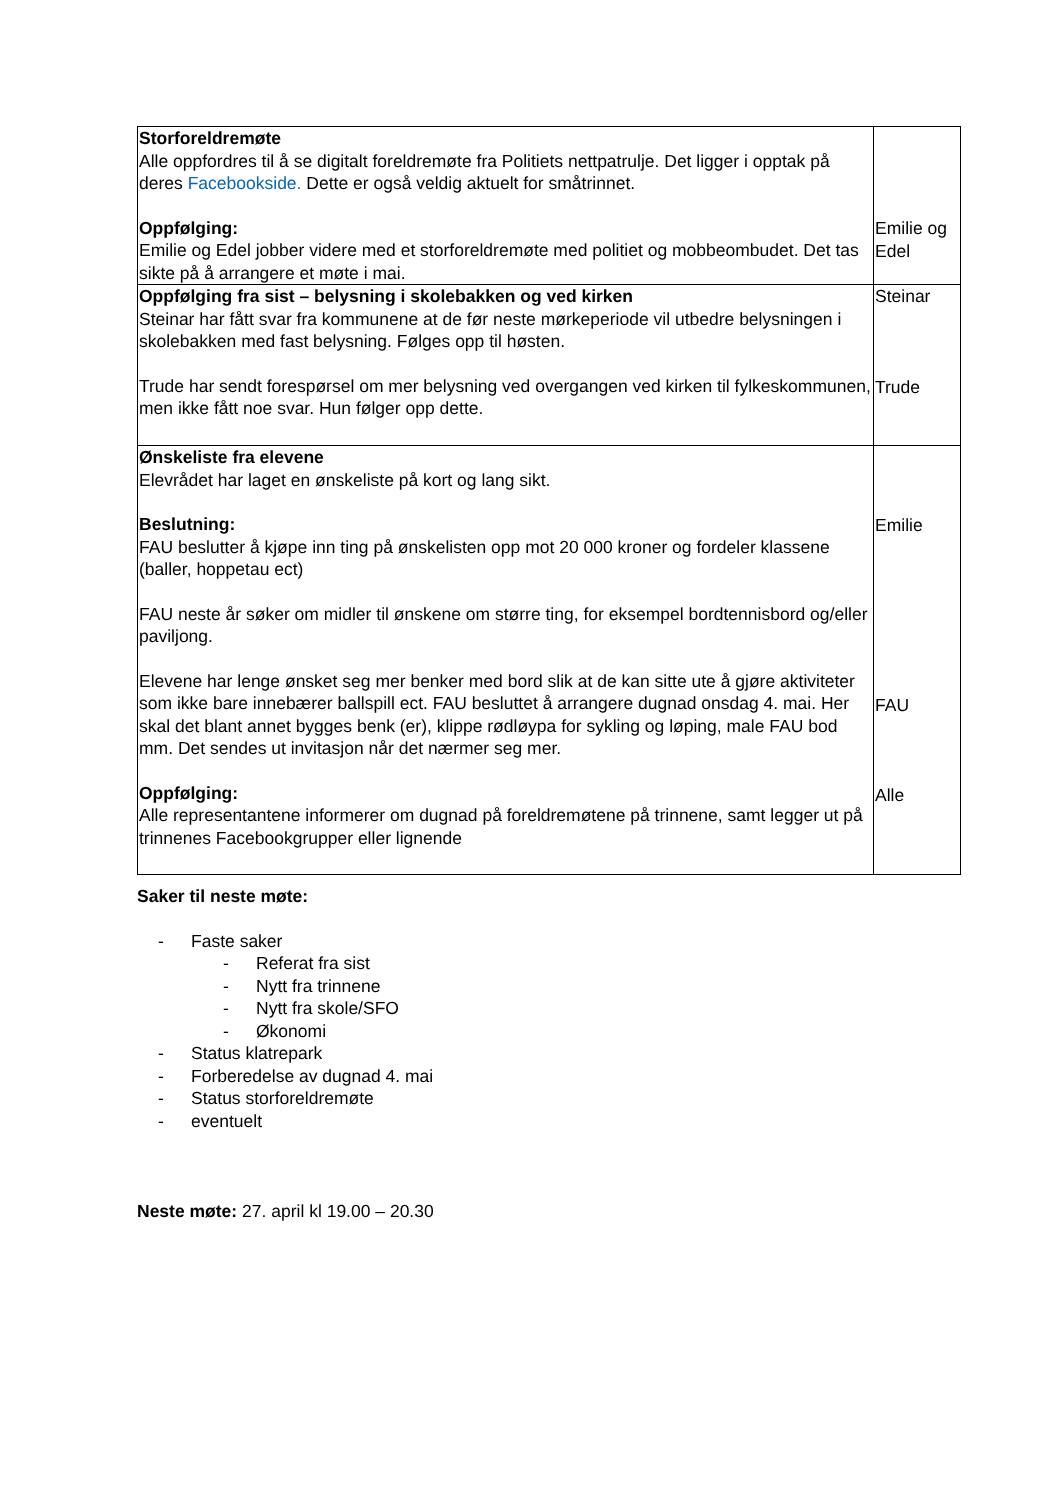| Storforeldremøte Alle oppfordres til å se digitalt foreldremøte fra Politiets nettpatrulje. Det ligger i opptak på deres Facebookside. Dette er også veldig aktuelt for småtrinnet. Oppfølging: Emilie og Edel jobber videre med et storforeldremøte med politiet og mobbeombudet. Det tas sikte på å arrangere et møte i mai. | Emilie og Edel |
| Oppfølging fra sist – belysning i skolebakken og ved kirken Steinar har fått svar fra kommunene at de før neste mørkeperiode vil utbedre belysningen i skolebakken med fast belysning. Følges opp til høsten. Trude har sendt forespørsel om mer belysning ved overgangen ved kirken til fylkeskommunen, men ikke fått noe svar. Hun følger opp dette. | Steinar Trude |
| Ønskeliste fra elevene Elevrådet har laget en ønskeliste på kort og lang sikt. Beslutning: FAU beslutter å kjøpe inn ting på ønskelisten opp mot 20 000 kroner og fordeler klassene (baller, hoppetau ect) FAU neste år søker om midler til ønskene om større ting, for eksempel bordtennisbord og/eller paviljong. Elevene har lenge ønsket seg mer benker med bord slik at de kan sitte ute å gjøre aktiviteter som ikke bare innebærer ballspill ect. FAU besluttet å arrangere dugnad onsdag 4. mai. Her skal det blant annet bygges benk (er), klippe rødløypa for sykling og løping, male FAU bod mm. Det sendes ut invitasjon når det nærmer seg mer. Oppfølging: Alle representantene informerer om dugnad på foreldremøtene på trinnene, samt legger ut på trinnenes Facebookgrupper eller lignende | Emilie FAU Alle |
Saker til neste møte:
- Faste saker
- Referat fra sist
- Nytt fra trinnene
- Nytt fra skole/SFO
- Økonomi
- Status klatrepark
- Forberedelse av dugnad 4. mai
- Status storforeldremøte
- eventuelt
Neste møte: 27. april kl 19.00 – 20.30